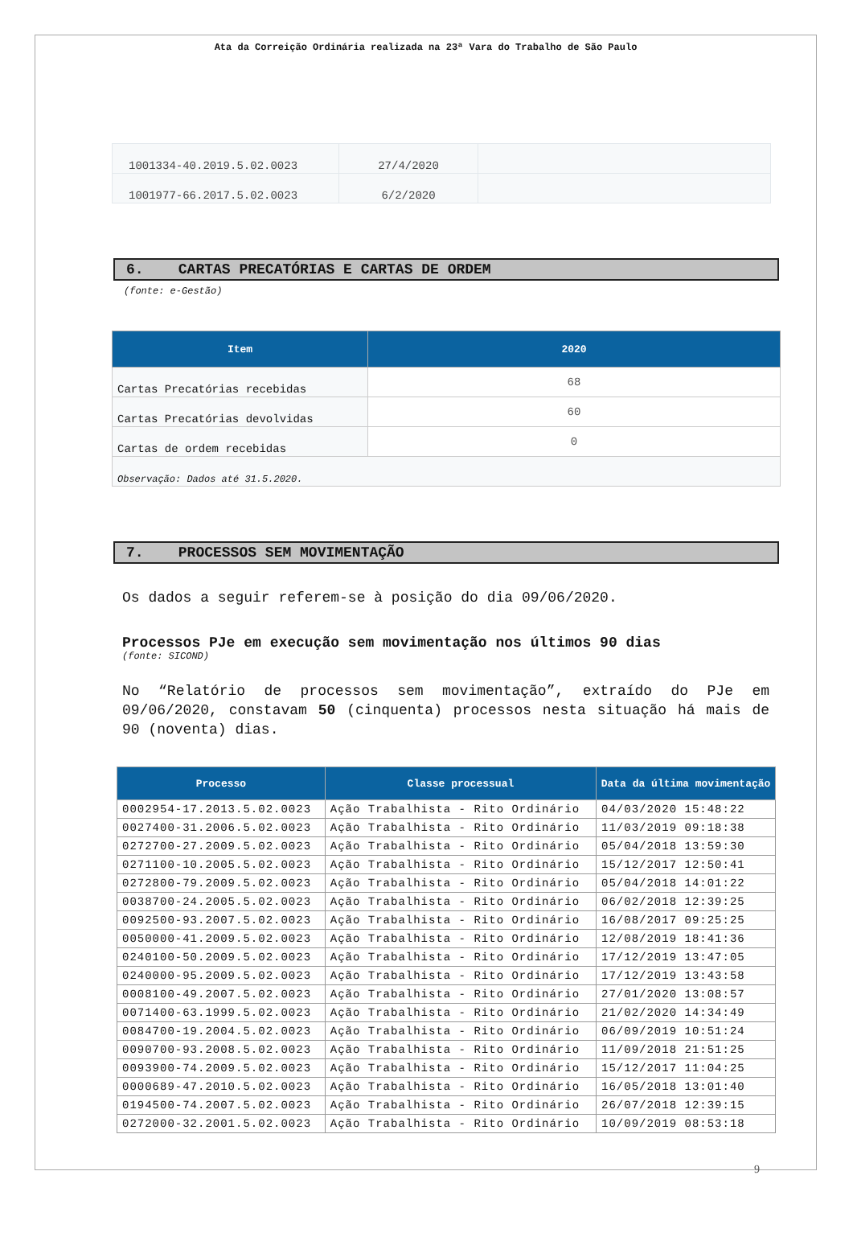Ata da Correição Ordinária realizada na 23ª Vara do Trabalho de São Paulo
| 1001334-40.2019.5.02.0023 | 27/4/2020 | |
| 1001977-66.2017.5.02.0023 | 6/2/2020 | |
6. CARTAS PRECATÓRIAS E CARTAS DE ORDEM
(fonte: e-Gestão)
| Item | 2020 |
| --- | --- |
| Cartas Precatórias recebidas | 68 |
| Cartas Precatórias devolvidas | 60 |
| Cartas de ordem recebidas | 0 |
| Observação: Dados até 31.5.2020. | |
7. PROCESSOS SEM MOVIMENTAÇÃO
Os dados a seguir referem-se à posição do dia 09/06/2020.
Processos PJe em execução sem movimentação nos últimos 90 dias
(fonte: SICOND)
No “Relatório de processos sem movimentação”, extraído do PJe em 09/06/2020, constavam 50 (cinquenta) processos nesta situação há mais de 90 (noventa) dias.
| Processo | Classe processual | Data da última movimentação |
| --- | --- | --- |
| 0002954-17.2013.5.02.0023 | Ação Trabalhista - Rito Ordinário | 04/03/2020 15:48:22 |
| 0027400-31.2006.5.02.0023 | Ação Trabalhista - Rito Ordinário | 11/03/2019 09:18:38 |
| 0272700-27.2009.5.02.0023 | Ação Trabalhista - Rito Ordinário | 05/04/2018 13:59:30 |
| 0271100-10.2005.5.02.0023 | Ação Trabalhista - Rito Ordinário | 15/12/2017 12:50:41 |
| 0272800-79.2009.5.02.0023 | Ação Trabalhista - Rito Ordinário | 05/04/2018 14:01:22 |
| 0038700-24.2005.5.02.0023 | Ação Trabalhista - Rito Ordinário | 06/02/2018 12:39:25 |
| 0092500-93.2007.5.02.0023 | Ação Trabalhista - Rito Ordinário | 16/08/2017 09:25:25 |
| 0050000-41.2009.5.02.0023 | Ação Trabalhista - Rito Ordinário | 12/08/2019 18:41:36 |
| 0240100-50.2009.5.02.0023 | Ação Trabalhista - Rito Ordinário | 17/12/2019 13:47:05 |
| 0240000-95.2009.5.02.0023 | Ação Trabalhista - Rito Ordinário | 17/12/2019 13:43:58 |
| 0008100-49.2007.5.02.0023 | Ação Trabalhista - Rito Ordinário | 27/01/2020 13:08:57 |
| 0071400-63.1999.5.02.0023 | Ação Trabalhista - Rito Ordinário | 21/02/2020 14:34:49 |
| 0084700-19.2004.5.02.0023 | Ação Trabalhista - Rito Ordinário | 06/09/2019 10:51:24 |
| 0090700-93.2008.5.02.0023 | Ação Trabalhista - Rito Ordinário | 11/09/2018 21:51:25 |
| 0093900-74.2009.5.02.0023 | Ação Trabalhista - Rito Ordinário | 15/12/2017 11:04:25 |
| 0000689-47.2010.5.02.0023 | Ação Trabalhista - Rito Ordinário | 16/05/2018 13:01:40 |
| 0194500-74.2007.5.02.0023 | Ação Trabalhista - Rito Ordinário | 26/07/2018 12:39:15 |
| 0272000-32.2001.5.02.0023 | Ação Trabalhista - Rito Ordinário | 10/09/2019 08:53:18 |
9